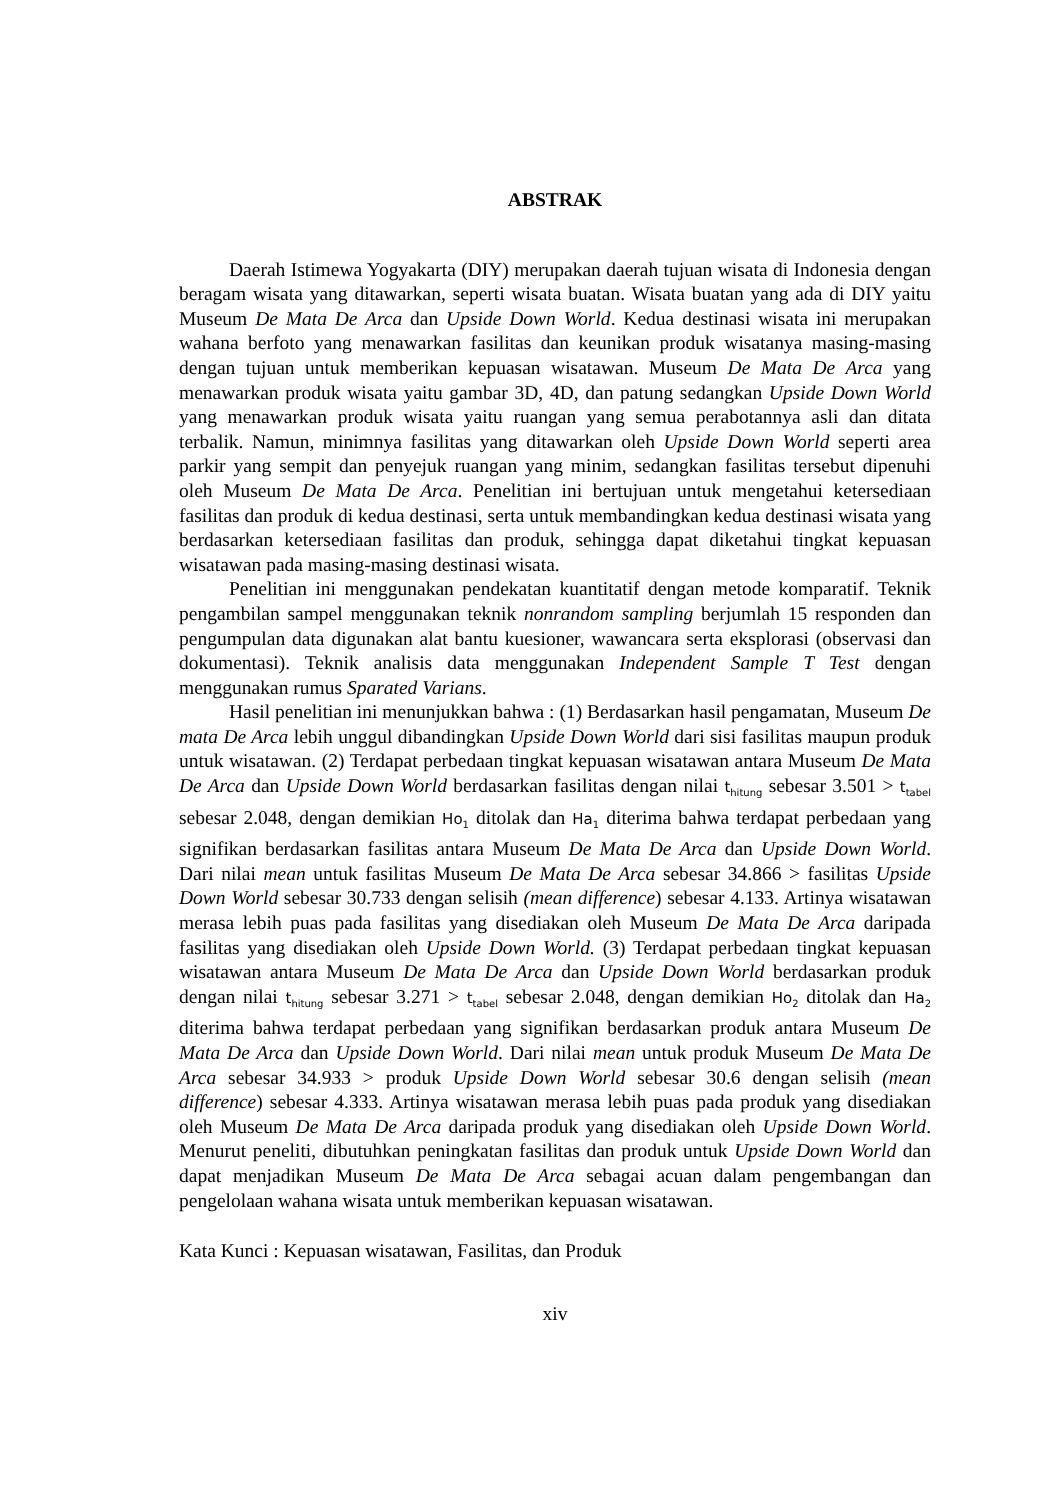ABSTRAK
Daerah Istimewa Yogyakarta (DIY) merupakan daerah tujuan wisata di Indonesia dengan beragam wisata yang ditawarkan, seperti wisata buatan. Wisata buatan yang ada di DIY yaitu Museum De Mata De Arca dan Upside Down World. Kedua destinasi wisata ini merupakan wahana berfoto yang menawarkan fasilitas dan keunikan produk wisatanya masing-masing dengan tujuan untuk memberikan kepuasan wisatawan. Museum De Mata De Arca yang menawarkan produk wisata yaitu gambar 3D, 4D, dan patung sedangkan Upside Down World yang menawarkan produk wisata yaitu ruangan yang semua perabotannya asli dan ditata terbalik. Namun, minimnya fasilitas yang ditawarkan oleh Upside Down World seperti area parkir yang sempit dan penyejuk ruangan yang minim, sedangkan fasilitas tersebut dipenuhi oleh Museum De Mata De Arca. Penelitian ini bertujuan untuk mengetahui ketersediaan fasilitas dan produk di kedua destinasi, serta untuk membandingkan kedua destinasi wisata yang berdasarkan ketersediaan fasilitas dan produk, sehingga dapat diketahui tingkat kepuasan wisatawan pada masing-masing destinasi wisata.
Penelitian ini menggunakan pendekatan kuantitatif dengan metode komparatif. Teknik pengambilan sampel menggunakan teknik nonrandom sampling berjumlah 15 responden dan pengumpulan data digunakan alat bantu kuesioner, wawancara serta eksplorasi (observasi dan dokumentasi). Teknik analisis data menggunakan Independent Sample T Test dengan menggunakan rumus Sparated Varians.
Hasil penelitian ini menunjukkan bahwa : (1) Berdasarkan hasil pengamatan, Museum De mata De Arca lebih unggul dibandingkan Upside Down World dari sisi fasilitas maupun produk untuk wisatawan. (2) Terdapat perbedaan tingkat kepuasan wisatawan antara Museum De Mata De Arca dan Upside Down World berdasarkan fasilitas dengan nilai t<sub>hitung</sub> sebesar 3.501 > t<sub>tabel</sub> sebesar 2.048, dengan demikian Ho<sub>1</sub> ditolak dan Ha<sub>1</sub> diterima bahwa terdapat perbedaan yang signifikan berdasarkan fasilitas antara Museum De Mata De Arca dan Upside Down World. Dari nilai mean untuk fasilitas Museum De Mata De Arca sebesar 34.866 > fasilitas Upside Down World sebesar 30.733 dengan selisih (mean difference) sebesar 4.133. Artinya wisatawan merasa lebih puas pada fasilitas yang disediakan oleh Museum De Mata De Arca daripada fasilitas yang disediakan oleh Upside Down World. (3) Terdapat perbedaan tingkat kepuasan wisatawan antara Museum De Mata De Arca dan Upside Down World berdasarkan produk dengan nilai t<sub>hitung</sub> sebesar 3.271 > t<sub>tabel</sub> sebesar 2.048, dengan demikian Ho<sub>2</sub> ditolak dan Ha<sub>2</sub> diterima bahwa terdapat perbedaan yang signifikan berdasarkan produk antara Museum De Mata De Arca dan Upside Down World. Dari nilai mean untuk produk Museum De Mata De Arca sebesar 34.933 > produk Upside Down World sebesar 30.6 dengan selisih (mean difference) sebesar 4.333. Artinya wisatawan merasa lebih puas pada produk yang disediakan oleh Museum De Mata De Arca daripada produk yang disediakan oleh Upside Down World. Menurut peneliti, dibutuhkan peningkatan fasilitas dan produk untuk Upside Down World dan dapat menjadikan Museum De Mata De Arca sebagai acuan dalam pengembangan dan pengelolaan wahana wisata untuk memberikan kepuasan wisatawan.
Kata Kunci : Kepuasan wisatawan, Fasilitas, dan Produk
xiv